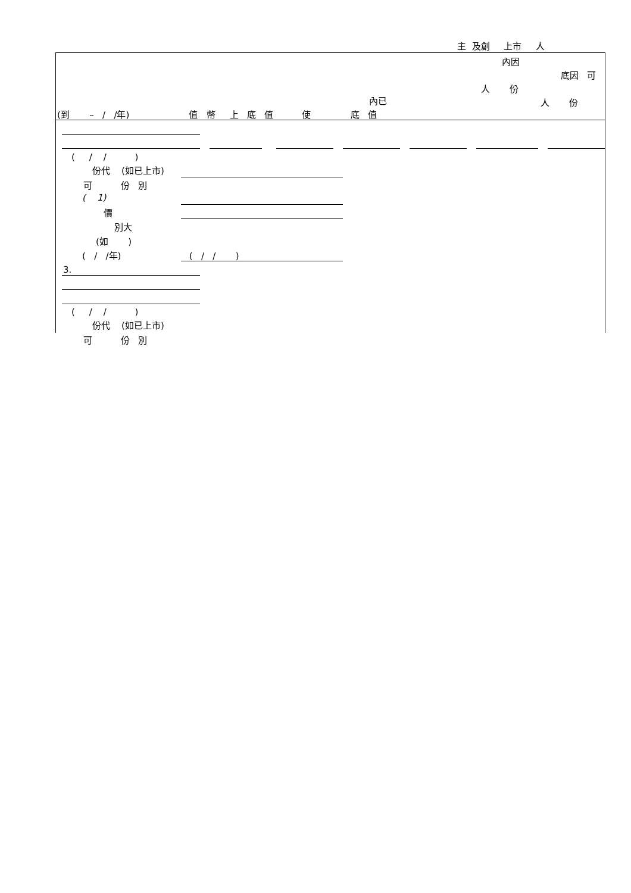主 及創 上市 人
內因
底因 可
人 份
內已
人 份
(到 – / /年) 值 幣 上 底 值 使 底 值
( / / )
份代 (如已上市)
可 份 別
( 1)
價
別大
(如 )
( / /年) ( / / )
3.
( / / )
份代 (如已上市)
可 份 別